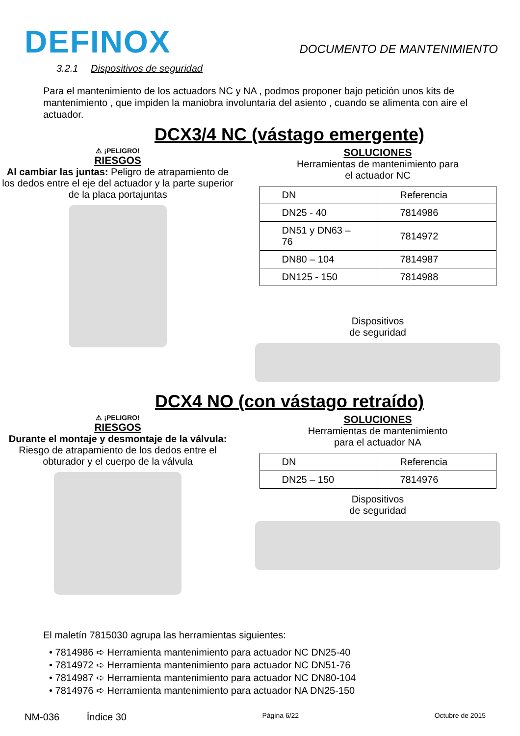DEFINOX
DOCUMENTO DE MANTENIMIENTO
3.2.1 Dispositivos de seguridad
Para el mantenimiento de los actuadors NC y NA , podmos proponer bajo petición unos kits de mantenimiento , que impiden la maniobra involuntaria del asiento , cuando se alimenta con aire el actuador.
DCX3/4 NC (vástago emergente)
⚠ ¡PELIGRO!
RIESGOS
Al cambiar las juntas: Peligro de atrapamiento de los dedos entre el eje del actuador y la parte superior de la placa portajuntas
SOLUCIONES
Herramientas de mantenimiento para
el actuador NC
| DN | Referencia |
| DN25 - 40 | 7814986 |
| DN51 y DN63 – 76 | 7814972 |
| DN80 – 104 | 7814987 |
| DN125 - 150 | 7814988 |
Dispositivos
de seguridad
DCX4 NO (con vástago retraído)
⚠ ¡PELIGRO!
RIESGOS
Durante el montaje y desmontaje de la válvula: Riesgo de atrapamiento de los dedos entre el obturador y el cuerpo de la válvula
SOLUCIONES
Herramientas de mantenimiento
para el actuador NA
| DN | Referencia |
| DN25 – 150 | 7814976 |
Dispositivos
de seguridad
El maletín 7815030 agrupa las herramientas siguientes:
• 7814986 ➪ Herramienta mantenimiento para actuador NC DN25-40
• 7814972 ➪ Herramienta mantenimiento para actuador NC DN51-76
• 7814987 ➪ Herramienta mantenimiento para actuador NC DN80-104
• 7814976 ➪ Herramienta mantenimiento para actuador NA DN25-150
NM-036 Índice 30 Página 6/22 Octubre de 2015